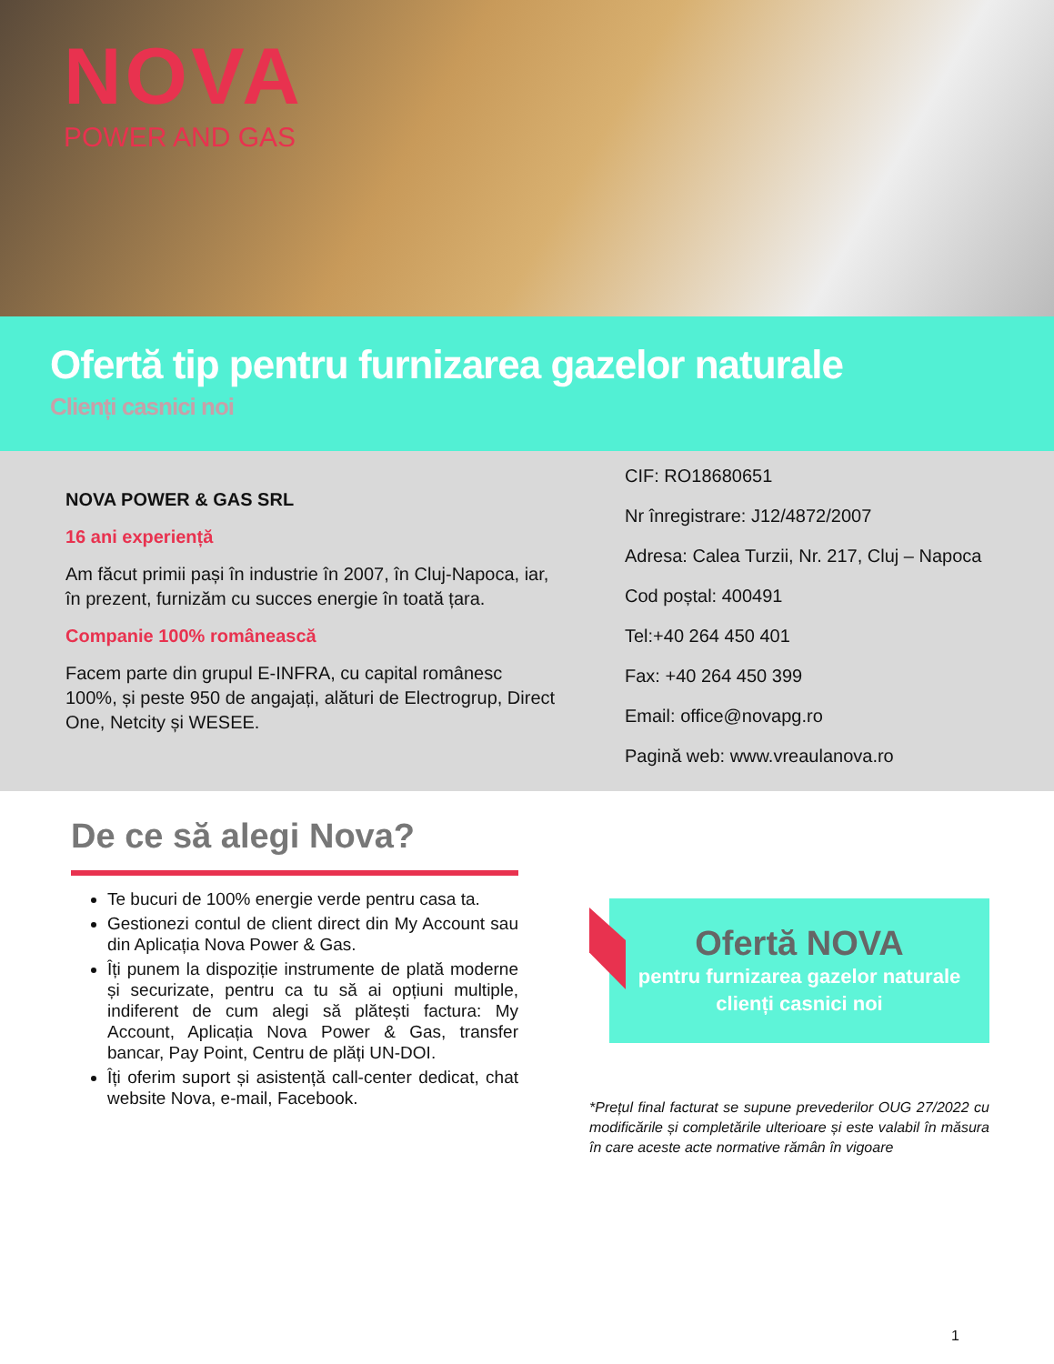NOVA
POWER AND GAS
Ofertă tip pentru furnizarea gazelor naturale
Clienți casnici noi
NOVA POWER & GAS SRL
16 ani experiență
Am făcut primii pași în industrie în 2007, în Cluj-Napoca, iar, în prezent, furnizăm cu succes energie în toată țara.
Companie 100% românească
Facem parte din grupul E-INFRA, cu capital românesc 100%, și peste 950 de angajați, alături de Electrogrup, Direct One, Netcity și WESEE.
CIF: RO18680651
Nr înregistrare: J12/4872/2007
Adresa: Calea Turzii, Nr. 217, Cluj – Napoca
Cod poștal: 400491
Tel:+40 264 450 401
Fax: +40 264 450 399
Email: office@novapg.ro
Pagină web: www.vreaulanova.ro
De ce să alegi Nova?
Te bucuri de 100% energie verde pentru casa ta.
Gestionezi contul de client direct din My Account sau din Aplicația Nova Power & Gas.
Îți punem la dispoziție instrumente de plată moderne și securizate, pentru ca tu să ai opțiuni multiple, indiferent de cum alegi să plătești factura: My Account, Aplicația Nova Power & Gas, transfer bancar, Pay Point, Centru de plăți UN-DOI.
Îți oferim suport și asistență call-center dedicat, chat website Nova, e-mail, Facebook.
Ofertă NOVA
pentru furnizarea gazelor naturale
clienți casnici noi
*Prețul final facturat se supune prevederilor OUG 27/2022 cu modificările și completările ulterioare și este valabil în măsura în care aceste acte normative rămân în vigoare
1